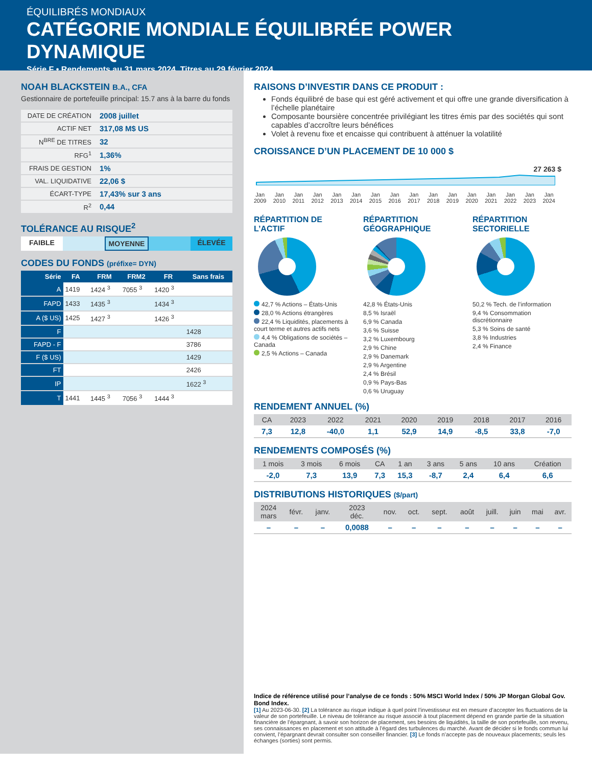ÉQUILIBRÉS MONDIAUX
CATÉGORIE MONDIALE ÉQUILIBRÉE POWER DYNAMIQUE
Série F • Rendements au 31 mars 2024. Titres au 29 février 2024.
NOAH BLACKSTEIN B.A., CFA
Gestionnaire de portefeuille principal: 15.7 ans à la barre du fonds
| DATE DE CRÉATION | 2008 juillet |
| ACTIF NET | 317,08 M$ US |
| N<sup>BRE</sup> DE TITRES | 32 |
| RFG<sup>1</sup> | 1,36% |
| FRAIS DE GESTION | 1% |
| VAL. LIQUIDATIVE | 22,06 $ |
| ÉCART-TYPE | 17,43% sur 3 ans |
| R<sup>2</sup> | 0,44 |
TOLÉRANCE AU RISQUE<sup>2</sup>
FAIBLE MOYENNE ÉLEVÉE
CODES DU FONDS (préfixe= DYN)
| Série | FA | FRM | FRM2 | FR | Sans frais |
| --- | --- | --- | --- | --- | --- |
| A | 1419 | 1424 <sup>3</sup> | 7055 <sup>3</sup> | 1420 <sup>3</sup> | |
| FAPD | 1433 | 1435 <sup>3</sup> | | 1434 <sup>3</sup> | |
| A ($ US) | 1425 | 1427 <sup>3</sup> | | 1426 <sup>3</sup> | |
| F | | | | | 1428 |
| FAPD - F | | | | | 3786 |
| F ($ US) | | | | | 1429 |
| FT | | | | | 2426 |
| IP | | | | | 1622 <sup>3</sup> |
| T | 1441 | 1445 <sup>3</sup> | 7056 <sup>3</sup> | 1444 <sup>3</sup> | |
RAISONS D’INVESTIR DANS CE PRODUIT :
Fonds équilibré de base qui est géré activement et qui offre une grande diversification à l’échelle planétaire
Composante boursière concentrée privilégiant les titres émis par des sociétés qui sont capables d’accroître leurs bénéfices
Volet à revenu fixe et encaisse qui contribuent à atténuer la volatilité
CROISSANCE D’UN PLACEMENT DE 10 000 $
27 263 $
Jan
2009 Jan
2010 Jan
2011 Jan
2012 Jan
2013 Jan
2014 Jan
2015 Jan
2016 Jan
2017 Jan
2018 Jan
2019 Jan
2020 Jan
2021 Jan
2022 Jan
2023 Jan
2024
RÉPARTITION DE L’ACTIF
42,7 % Actions – États-Unis
28,0 % Actions étrangères
22,4 % Liquidités, placements à court terme et autres actifs nets
4,4 % Obligations de sociétés – Canada
2,5 % Actions – Canada
RÉPARTITION GÉOGRAPHIQUE
42,8 % États-Unis
8,5 % Israël
6,9 % Canada
3,6 % Suisse
3,2 % Luxembourg
2,9 % Chine
2,9 % Danemark
2,9 % Argentine
2,4 % Brésil
0,9 % Pays-Bas
0,6 % Uruguay
RÉPARTITION SECTORIELLE
50,2 % Tech. de l’information
9,4 % Consommation discrétionnaire
5,3 % Soins de santé
3,8 % Industries
2,4 % Finance
RENDEMENT ANNUEL (%)
| CA | 2023 | 2022 | 2021 | 2020 | 2019 | 2018 | 2017 | 2016 |
| --- | --- | --- | --- | --- | --- | --- | --- | --- |
| 7,3 | 12,8 | -40,0 | 1,1 | 52,9 | 14,9 | -8,5 | 33,8 | -7,0 |
RENDEMENTS COMPOSÉS (%)
| 1 mois | 3 mois | 6 mois | CA | 1 an | 3 ans | 5 ans | 10 ans | Création |
| --- | --- | --- | --- | --- | --- | --- | --- | --- |
| -2,0 | 7,3 | 13,9 | 7,3 | 15,3 | -8,7 | 2,4 | 6,4 | 6,6 |
DISTRIBUTIONS HISTORIQUES ($/part)
| 2024 mars | févr. | janv. | 2023 déc. | nov. | oct. | sept. | août | juill. | juin | mai | avr. |
| --- | --- | --- | --- | --- | --- | --- | --- | --- | --- | --- | --- |
| – | – | – | 0,0088 | – | – | – | – | – | – | – | – |
Indice de référence utilisé pour l’analyse de ce fonds : 50% MSCI World Index / 50% JP Morgan Global Gov. Bond Index.
[1] Au 2023-06-30. [2] La tolérance au risque indique à quel point l’investisseur est en mesure d’accepter les fluctuations de la valeur de son portefeuille. Le niveau de tolérance au risque associé à tout placement dépend en grande partie de la situation financière de l’épargnant, à savoir son horizon de placement, ses besoins de liquidités, la taille de son portefeuille, son revenu, ses connaissances en placement et son attitude à l’égard des turbulences du marché. Avant de décider si le fonds commun lui convient, l’épargnant devrait consulter son conseiller financier. [3] Le fonds n’accepte pas de nouveaux placements; seuls les échanges (sorties) sont permis.